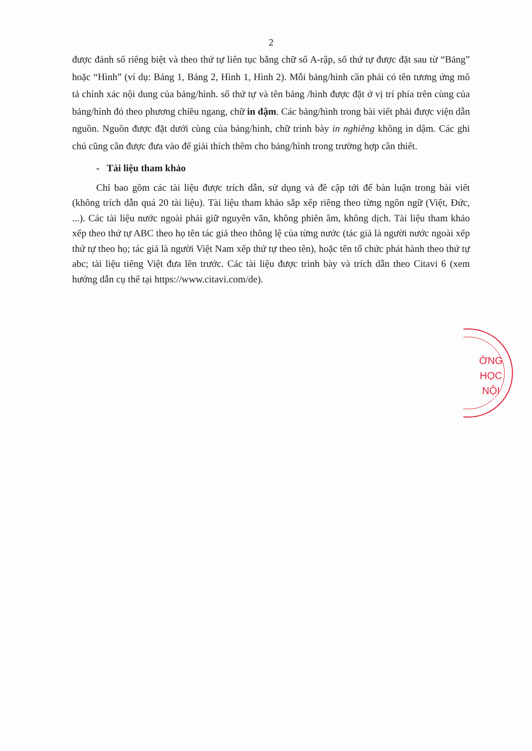2
được đánh số riêng biệt và theo thứ tự liên tục bằng chữ số A-rập, số thứ tự được đặt sau từ “Bảng” hoặc “Hình” (ví dụ: Bảng 1, Bảng 2, Hình 1, Hình 2). Mỗi bảng/hình cần phải có tên tương ứng mô tả chính xác nội dung của bảng/hình. số thứ tự và tên bảng /hình được đặt ở vị trí phía trên cùng của bảng/hình đó theo phương chiều ngang, chữ in đậm. Các bảng/hình trong bài viết phải được viện dẫn nguồn. Nguồn được đặt dưới cùng của bảng/hình, chữ trình bày in nghiêng không in dậm. Các ghi chú cũng cần được đưa vào để giải thích thêm cho bảng/hình trong trường hợp cần thiết.
- Tài liệu tham khảo
Chỉ bao gồm các tài liệu được trích dẫn, sử dụng và đề cập tới để bàn luận trong bài viết (không trích dẫn quá 20 tài liệu). Tài liệu tham khảo sắp xếp riêng theo từng ngôn ngữ (Việt, Đức, ...). Các tài liệu nước ngoài phải giữ nguyên văn, không phiên âm, không dịch. Tài liệu tham khảo xếp theo thứ tự ABC theo họ tên tác giả theo thông lệ của từng nước (tác giả là người nước ngoài xếp thứ tự theo họ; tác giả là người Việt Nam xếp thứ tự theo tên), hoặc tên tổ chức phát hành theo thứ tự abc; tài liệu tiếng Việt đưa lên trước. Các tài liệu được trình bày và trích dẫn theo Citavi 6 (xem hướng dẫn cụ thể tại https://www.citavi.com/de).
ỜNG
HỌC
NỘI